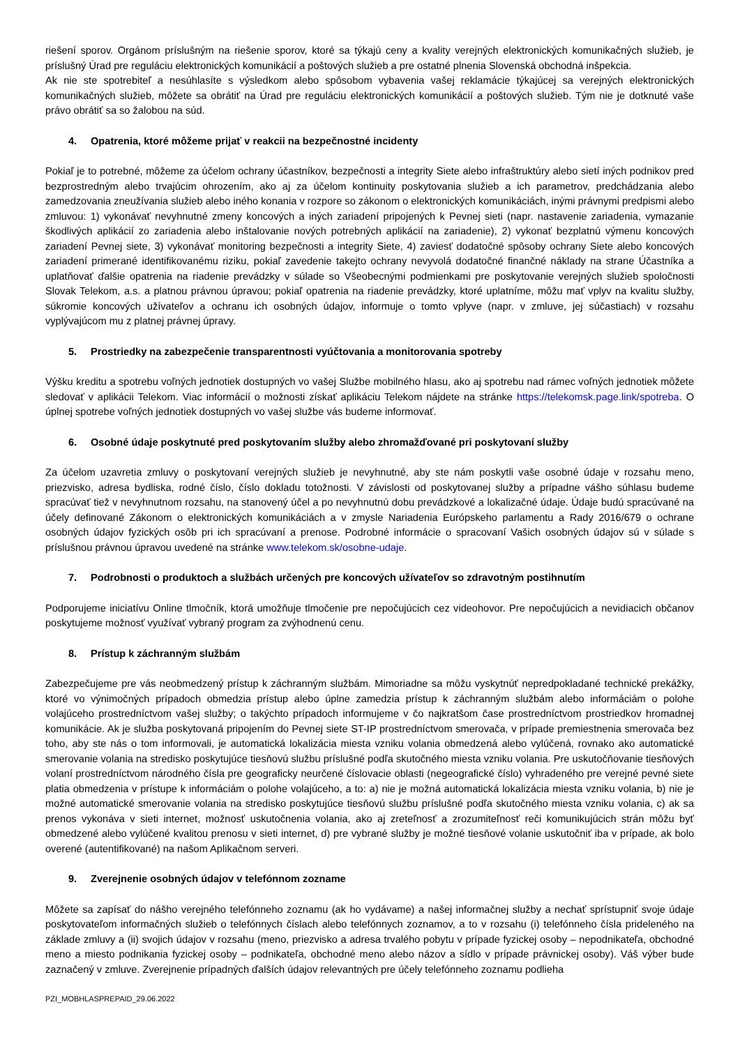riešení sporov. Orgánom príslušným na riešenie sporov, ktoré sa týkajú ceny a kvality verejných elektronických komunikačných služieb, je príslušný Úrad pre reguláciu elektronických komunikácií a poštových služieb a pre ostatné plnenia Slovenská obchodná inšpekcia.
Ak nie ste spotrebiteľ a nesúhlasíte s výsledkom alebo spôsobom vybavenia vašej reklamácie týkajúcej sa verejných elektronických komunikačných služieb, môžete sa obrátiť na Úrad pre reguláciu elektronických komunikácií a poštových služieb. Tým nie je dotknuté vaše právo obrátiť sa so žalobou na súd.
4. Opatrenia, ktoré môžeme prijať v reakcii na bezpečnostné incidenty
Pokiaľ je to potrebné, môžeme za účelom ochrany účastníkov, bezpečnosti a integrity Siete alebo infraštruktúry alebo sietí iných podnikov pred bezprostredným alebo trvajúcim ohrozením, ako aj za účelom kontinuity poskytovania služieb a ich parametrov, predchádzania alebo zamedzovania zneužívania služieb alebo iného konania v rozpore so zákonom o elektronických komunikáciách, inými právnymi predpismi alebo zmluvou: 1) vykonávať nevyhnutné zmeny koncových a iných zariadení pripojených k Pevnej sieti (napr. nastavenie zariadenia, vymazanie škodlivých aplikácií zo zariadenia alebo inštalovanie nových potrebných aplikácií na zariadenie), 2) vykonať bezplatnú výmenu koncových zariadení Pevnej siete, 3) vykonávať monitoring bezpečnosti a integrity Siete, 4) zaviesť dodatočné spôsoby ochrany Siete alebo koncových zariadení primerané identifikovanému riziku, pokiaľ zavedenie takejto ochrany nevyvolá dodatočné finančné náklady na strane Účastníka a uplatňovať ďalšie opatrenia na riadenie prevádzky v súlade so Všeobecnými podmienkami pre poskytovanie verejných služieb spoločnosti Slovak Telekom, a.s. a platnou právnou úpravou; pokiaľ opatrenia na riadenie prevádzky, ktoré uplatníme, môžu mať vplyv na kvalitu služby, súkromie koncových užívateľov a ochranu ich osobných údajov, informuje o tomto vplyve (napr. v zmluve, jej súčastiach) v rozsahu vyplývajúcom mu z platnej právnej úpravy.
5. Prostriedky na zabezpečenie transparentnosti vyúčtovania a monitorovania spotreby
Výšku kreditu a spotrebu voľných jednotiek dostupných vo vašej Službe mobilného hlasu, ako aj spotrebu nad rámec voľných jednotiek môžete sledovať v aplikácii Telekom. Viac informácií o možnosti získať aplikáciu Telekom nájdete na stránke https://telekomsk.page.link/spotreba. O úplnej spotrebe voľných jednotiek dostupných vo vašej službe vás budeme informovať.
6. Osobné údaje poskytnuté pred poskytovaním služby alebo zhromažďované pri poskytovaní služby
Za účelom uzavretia zmluvy o poskytovaní verejných služieb je nevyhnutné, aby ste nám poskytli vaše osobné údaje v rozsahu meno, priezvisko, adresa bydliska, rodné číslo, číslo dokladu totožnosti. V závislosti od poskytovanej služby a prípadne vášho súhlasu budeme spracúvať tiež v nevyhnutnom rozsahu, na stanovený účel a po nevyhnutnú dobu prevádzkové a lokalizačné údaje. Údaje budú spracúvané na účely definované Zákonom o elektronických komunikáciách a v zmysle Nariadenia Európskeho parlamentu a Rady 2016/679 o ochrane osobných údajov fyzických osôb pri ich spracúvaní a prenose. Podrobné informácie o spracovaní Vašich osobných údajov sú v súlade s príslušnou právnou úpravou uvedené na stránke www.telekom.sk/osobne-udaje.
7. Podrobnosti o produktoch a službách určených pre koncových užívateľov so zdravotným postihnutím
Podporujeme iniciatívu Online tlmočník, ktorá umožňuje tlmočenie pre nepočujúcich cez videohovor. Pre nepočujúcich a nevidiacich občanov poskytujeme možnosť využívať vybraný program za zvýhodnenú cenu.
8. Prístup k záchranným službám
Zabezpečujeme pre vás neobmedzený prístup k záchranným službám. Mimoriadne sa môžu vyskytnúť nepredpokladané technické prekážky, ktoré vo výnimočných prípadoch obmedzia prístup alebo úplne zamedzia prístup k záchranným službám alebo informáciám o polohe volajúceho prostredníctvom vašej služby; o takýchto prípadoch informujeme v čo najkratšom čase prostredníctvom prostriedkov hromadnej komunikácie. Ak je služba poskytovaná pripojením do Pevnej siete ST-IP prostredníctvom smerovača, v prípade premiestnenia smerovača bez toho, aby ste nás o tom informovali, je automatická lokalizácia miesta vzniku volania obmedzená alebo vylúčená, rovnako ako automatické smerovanie volania na stredisko poskytujúce tiesňovú službu príslušné podľa skutočného miesta vzniku volania. Pre uskutočňovanie tiesňových volaní prostredníctvom národného čísla pre geograficky neurčené číslovacie oblasti (negeografické číslo) vyhradeného pre verejné pevné siete platia obmedzenia v prístupe k informáciám o polohe volajúceho, a to: a) nie je možná automatická lokalizácia miesta vzniku volania, b) nie je možné automatické smerovanie volania na stredisko poskytujúce tiesňovú službu príslušné podľa skutočného miesta vzniku volania, c) ak sa prenos vykonáva v sieti internet, možnosť uskutočnenia volania, ako aj zreteľnosť a zrozumiteľnosť reči komunikujúcich strán môžu byť obmedzené alebo vylúčené kvalitou prenosu v sieti internet, d) pre vybrané služby je možné tiesňové volanie uskutočniť iba v prípade, ak bolo overené (autentifikované) na našom Aplikačnom serveri.
9. Zverejnenie osobných údajov v telefónnom zozname
Môžete sa zapísať do nášho verejného telefónneho zoznamu (ak ho vydávame) a našej informačnej služby a nechať sprístupniť svoje údaje poskytovateľom informačných služieb o telefónnych číslach alebo telefónnych zoznamov, a to v rozsahu (i) telefónneho čísla prideleného na základe zmluvy a (ii) svojich údajov v rozsahu (meno, priezvisko a adresa trvalého pobytu v prípade fyzickej osoby – nepodnikateľa, obchodné meno a miesto podnikania fyzickej osoby – podnikateľa, obchodné meno alebo názov a sídlo v prípade právnickej osoby). Váš výber bude zaznačený v zmluve. Zverejnenie prípadných ďalších údajov relevantných pre účely telefónneho zoznamu podlieha
PZI_MOBHLASPREPAID_29.06.2022